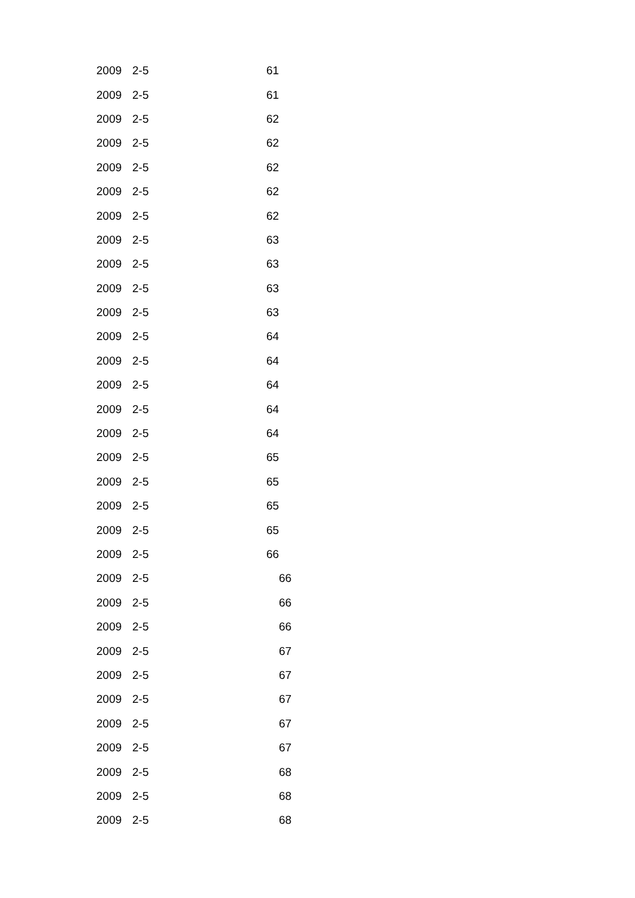2009 2-5 61
2009 2-5 61
2009 2-5 62
2009 2-5 62
2009 2-5 62
2009 2-5 62
2009 2-5 62
2009 2-5 63
2009 2-5 63
2009 2-5 63
2009 2-5 63
2009 2-5 64
2009 2-5 64
2009 2-5 64
2009 2-5 64
2009 2-5 64
2009 2-5 65
2009 2-5 65
2009 2-5 65
2009 2-5 65
2009 2-5 66
2009 2-5 66
2009 2-5 66
2009 2-5 66
2009 2-5 67
2009 2-5 67
2009 2-5 67
2009 2-5 67
2009 2-5 67
2009 2-5 68
2009 2-5 68
2009 2-5 68